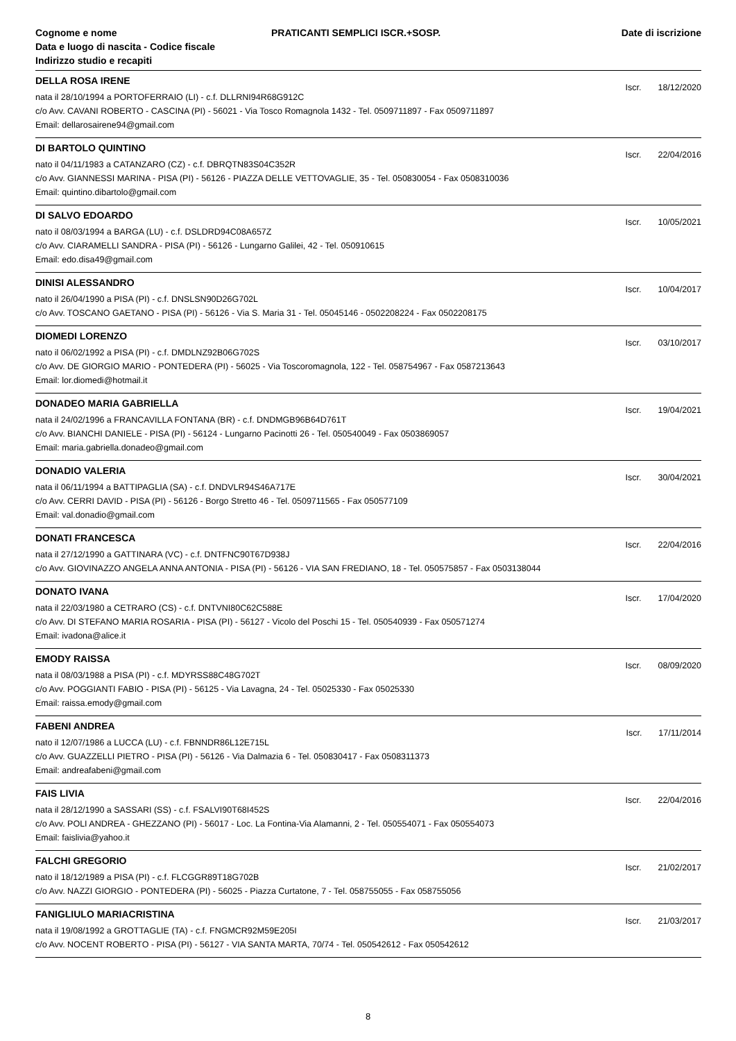Cognome e nome
Data e luogo di nascita - Codice fiscale
Indirizzo studio e recapiti
PRATICANTI SEMPLICI ISCR.+SOSP.
Date di iscrizione
DELLA ROSA IRENE
Iscr. 18/12/2020
nata il 28/10/1994 a PORTOFERRAIO (LI) - c.f. DLLRNI94R68G912C
c/o Avv. CAVANI ROBERTO - CASCINA (PI) - 56021 - Via Tosco Romagnola 1432 - Tel. 0509711897 - Fax 0509711897
Email: dellarosairene94@gmail.com
DI BARTOLO QUINTINO
Iscr. 22/04/2016
nato il 04/11/1983 a CATANZARO (CZ) - c.f. DBRQTN83S04C352R
c/o Avv. GIANNESSI MARINA - PISA (PI) - 56126 - PIAZZA DELLE VETTOVAGLIE, 35 - Tel. 050830054 - Fax 0508310036
Email: quintino.dibartolo@gmail.com
DI SALVO EDOARDO
Iscr. 10/05/2021
nato il 08/03/1994 a BARGA (LU) - c.f. DSLDRD94C08A657Z
c/o Avv. CIARAMELLI SANDRA - PISA (PI) - 56126 - Lungarno Galilei, 42 - Tel. 050910615
Email: edo.disa49@gmail.com
DINISI ALESSANDRO
Iscr. 10/04/2017
nato il 26/04/1990 a PISA (PI) - c.f. DNSLSN90D26G702L
c/o Avv. TOSCANO GAETANO - PISA (PI) - 56126 - Via S. Maria 31 - Tel. 05045146 - 0502208224 - Fax 0502208175
DIOMEDI LORENZO
Iscr. 03/10/2017
nato il 06/02/1992 a PISA (PI) - c.f. DMDLNZ92B06G702S
c/o Avv. DE GIORGIO MARIO - PONTEDERA (PI) - 56025 - Via Toscoromagnola, 122 - Tel. 058754967 - Fax 0587213643
Email: lor.diomedi@hotmail.it
DONADEO MARIA GABRIELLA
Iscr. 19/04/2021
nata il 24/02/1996 a FRANCAVILLA FONTANA (BR) - c.f. DNDMGB96B64D761T
c/o Avv. BIANCHI DANIELE - PISA (PI) - 56124 - Lungarno Pacinotti 26 - Tel. 050540049 - Fax 0503869057
Email: maria.gabriella.donadeo@gmail.com
DONADIO VALERIA
Iscr. 30/04/2021
nata il 06/11/1994 a BATTIPAGLIA (SA) - c.f. DNDVLR94S46A717E
c/o Avv. CERRI DAVID - PISA (PI) - 56126 - Borgo Stretto 46 - Tel. 0509711565 - Fax 050577109
Email: val.donadio@gmail.com
DONATI FRANCESCA
Iscr. 22/04/2016
nata il 27/12/1990 a GATTINARA (VC) - c.f. DNTFNC90T67D938J
c/o Avv. GIOVINAZZO ANGELA ANNA ANTONIA - PISA (PI) - 56126 - VIA SAN FREDIANO, 18 - Tel. 050575857 - Fax 0503138044
DONATO IVANA
Iscr. 17/04/2020
nata il 22/03/1980 a CETRARO (CS) - c.f. DNTVNI80C62C588E
c/o Avv. DI STEFANO MARIA ROSARIA - PISA (PI) - 56127 - Vicolo del Poschi 15 - Tel. 050540939 - Fax 050571274
Email: ivadona@alice.it
EMODY RAISSA
Iscr. 08/09/2020
nata il 08/03/1988 a PISA (PI) - c.f. MDYRSS88C48G702T
c/o Avv. POGGIANTI FABIO - PISA (PI) - 56125 - Via Lavagna, 24 - Tel. 05025330 - Fax 05025330
Email: raissa.emody@gmail.com
FABENI ANDREA
Iscr. 17/11/2014
nato il 12/07/1986 a LUCCA (LU) - c.f. FBNNDR86L12E715L
c/o Avv. GUAZZELLI PIETRO - PISA (PI) - 56126 - Via Dalmazia 6 - Tel. 050830417 - Fax 0508311373
Email: andreafabeni@gmail.com
FAIS LIVIA
Iscr. 22/04/2016
nata il 28/12/1990 a SASSARI (SS) - c.f. FSALVI90T68I452S
c/o Avv. POLI ANDREA - GHEZZANO (PI) - 56017 - Loc. La Fontina-Via Alamanni, 2 - Tel. 050554071 - Fax 050554073
Email: faislivia@yahoo.it
FALCHI GREGORIO
Iscr. 21/02/2017
nato il 18/12/1989 a PISA (PI) - c.f. FLCGGR89T18G702B
c/o Avv. NAZZI GIORGIO - PONTEDERA (PI) - 56025 - Piazza Curtatone, 7 - Tel. 058755055 - Fax 058755056
FANIGLIULO MARIACRISTINA
Iscr. 21/03/2017
nata il 19/08/1992 a GROTTAGLIE (TA) - c.f. FNGMCR92M59E205I
c/o Avv. NOCENT ROBERTO - PISA (PI) - 56127 - VIA SANTA MARTA, 70/74 - Tel. 050542612 - Fax 050542612
8